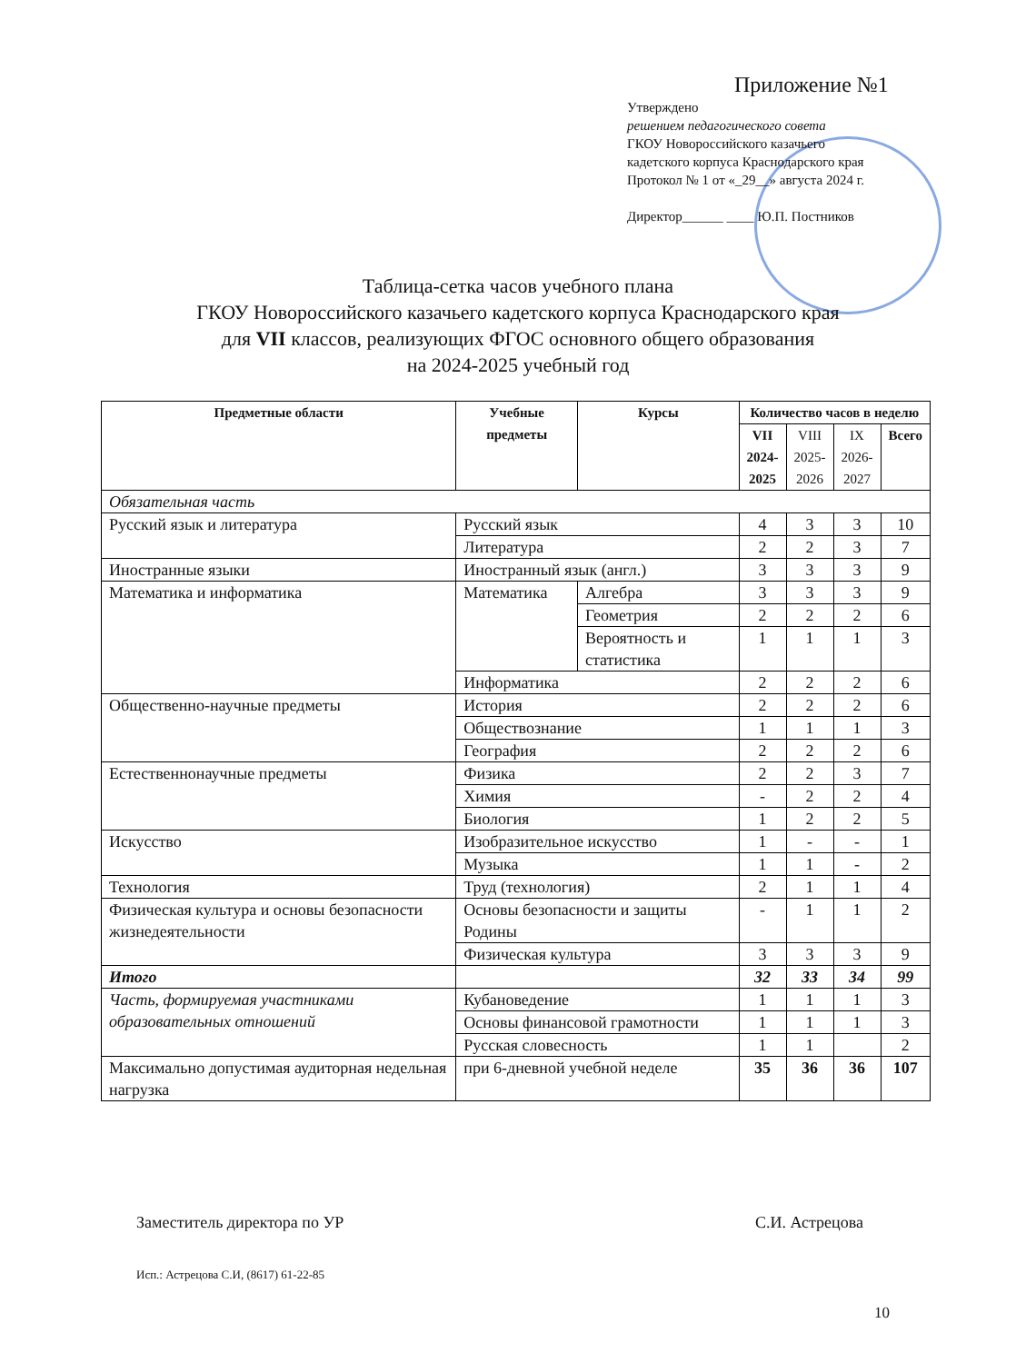Приложение №1
Утверждено
решением педагогического совета
ГКОУ Новороссийского казачьего
кадетского корпуса Краснодарского края
Протокол № 1 от «_29__» августа 2024 г.
Директор______ ____ Ю.П. Постников
Таблица-сетка часов учебного плана
ГКОУ Новороссийского казачьего кадетского корпуса Краснодарского края
для VII классов, реализующих ФГОС основного общего образования
на 2024-2025 учебный год
| Предметные области | Учебные предметы | Курсы | Количество часов в неделю | | | |
| --- | --- | --- | --- | --- | --- | --- |
| | | | VII 2024- 2025 | VIII 2025- 2026 | IX 2026- 2027 | Всего |
| Обязательная часть | | | | | | |
| Русский язык и литература | Русский язык | | 4 | 3 | 3 | 10 |
| | Литература | | 2 | 2 | 3 | 7 |
| Иностранные языки | Иностранный язык (англ.) | | 3 | 3 | 3 | 9 |
| Математика и информатика | Математика | Алгебра | 3 | 3 | 3 | 9 |
| | | Геометрия | 2 | 2 | 2 | 6 |
| | | Вероятность и статистика | 1 | 1 | 1 | 3 |
| | Информатика | | 2 | 2 | 2 | 6 |
| Общественно-научные предметы | История | | 2 | 2 | 2 | 6 |
| | Обществознание | | 1 | 1 | 1 | 3 |
| | География | | 2 | 2 | 2 | 6 |
| Естественнонаучные предметы | Физика | | 2 | 2 | 3 | 7 |
| | Химия | | - | 2 | 2 | 4 |
| | Биология | | 1 | 2 | 2 | 5 |
| Искусство | Изобразительное искусство | | 1 | - | - | 1 |
| | Музыка | | 1 | 1 | - | 2 |
| Технология | Труд (технология) | | 2 | 1 | 1 | 4 |
| Физическая культура и основы безопасности жизнедеятельности | Основы безопасности и защиты Родины | | - | 1 | 1 | 2 |
| | Физическая культура | | 3 | 3 | 3 | 9 |
| Итого | | | 32 | 33 | 34 | 99 |
| Часть, формируемая участниками образовательных отношений | Кубановедение | | 1 | 1 | 1 | 3 |
| | Основы финансовой грамотности | | 1 | 1 | 1 | 3 |
| | Русская словесность | | 1 | 1 | | 2 |
| Максимально допустимая аудиторная недельная нагрузка | при 6-дневной учебной неделе | | 35 | 36 | 36 | 107 |
Заместитель директора по УР С.И. Астрецова
Исп.: Астрецова С.И, (8617) 61-22-85
10